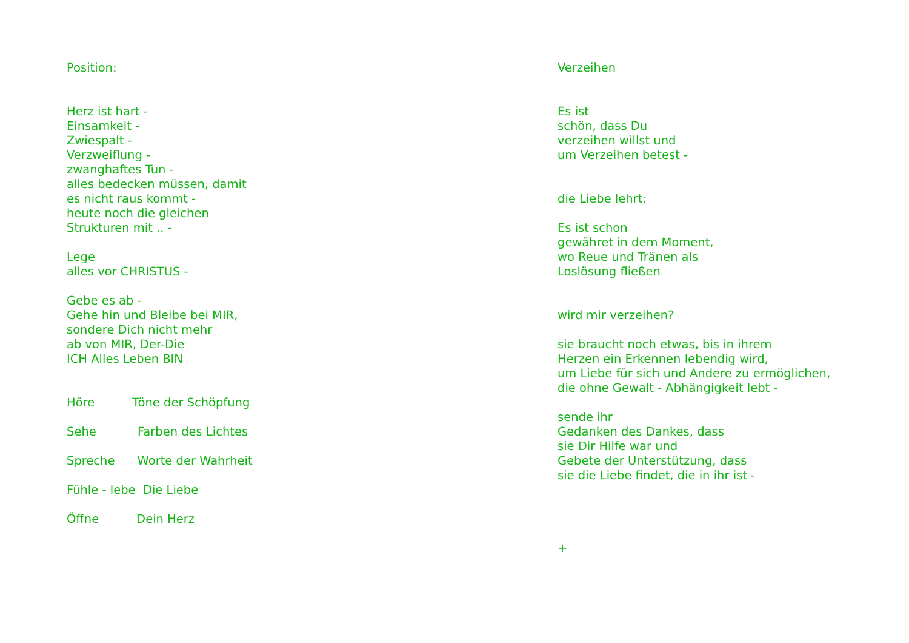Position: Herz ist hart - Einsamkeit - Zwiespalt - Verzweiflung - zwanghaftes Tun - alles bedecken müssen, damit es nicht raus kommt - heute noch die gleichen Strukturen mit .. - Lege alles vor CHRISTUS - Gebe es ab - Gehe hin und Bleibe bei MIR, sondere Dich nicht mehr ab von MIR, Der-Die ICH Alles Leben BIN Höre Töne der Schöpfung Sehe Farben des Lichtes Spreche Worte der Wahrheit Fühle - lebe Die Liebe Öffne Dein Herz
Verzeihen Es ist schön, dass Du verzeihen willst und um Verzeihen betest - die Liebe lehrt: Es ist schon gewähret in dem Moment, wo Reue und Tränen als Loslösung fließen wird mir verzeihen? sie braucht noch etwas, bis in ihrem Herzen ein Erkennen lebendig wird, um Liebe für sich und Andere zu ermöglichen, die ohne Gewalt - Abhängigkeit lebt - sende ihr Gedanken des Dankes, dass sie Dir Hilfe war und Gebete der Unterstützung, dass sie die Liebe findet, die in ihr ist - +